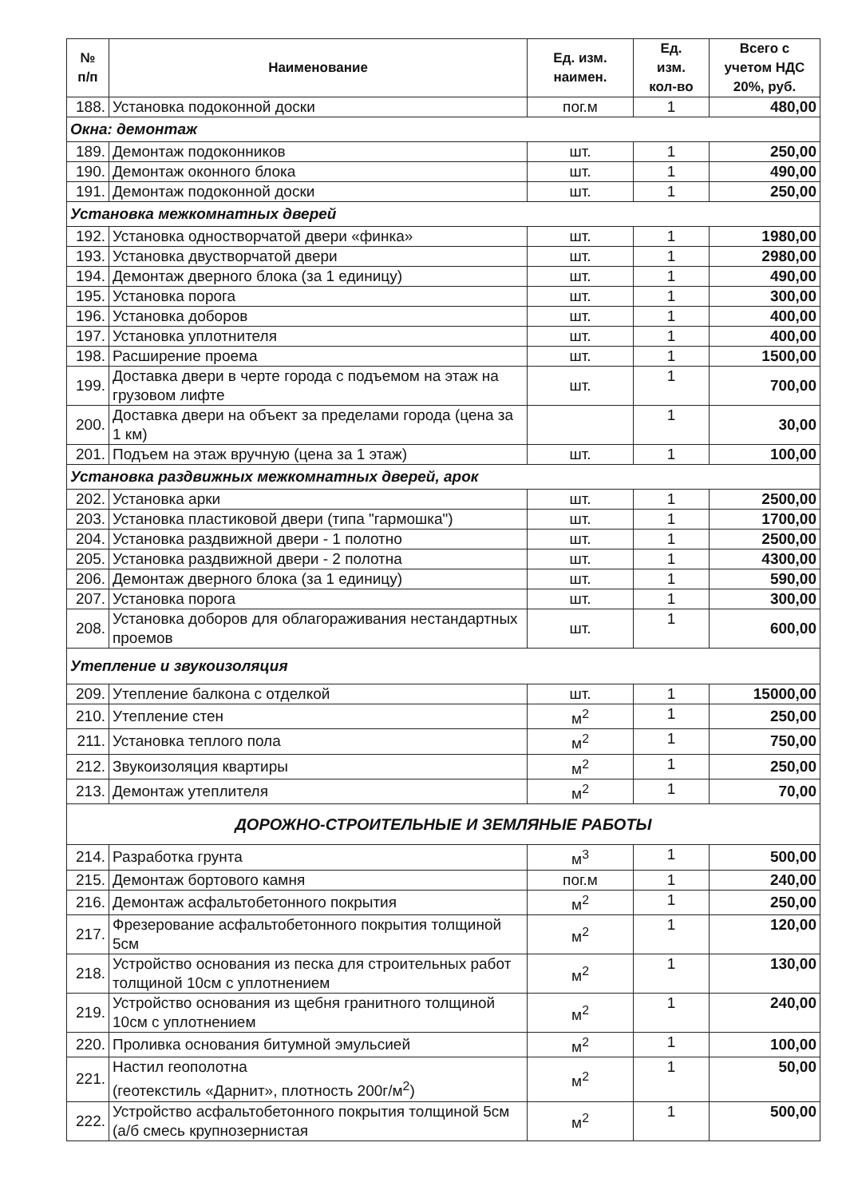| № п/п | Наименование | Ед. изм. наимен. | Ед. изм. кол-во | Всего с учетом НДС 20%, руб. |
| --- | --- | --- | --- | --- |
| 188. | Установка подоконной доски | пог.м | 1 | 480,00 |
| Окна: демонтаж | | | | |
| 189. | Демонтаж подоконников | шт. | 1 | 250,00 |
| 190. | Демонтаж оконного блока | шт. | 1 | 490,00 |
| 191. | Демонтаж подоконной доски | шт. | 1 | 250,00 |
| Установка межкомнатных дверей | | | | |
| 192. | Установка одностворчатой двери «финка» | шт. | 1 | 1980,00 |
| 193. | Установка двустворчатой двери | шт. | 1 | 2980,00 |
| 194. | Демонтаж дверного блока (за 1 единицу) | шт. | 1 | 490,00 |
| 195. | Установка порога | шт. | 1 | 300,00 |
| 196. | Установка доборов | шт. | 1 | 400,00 |
| 197. | Установка уплотнителя | шт. | 1 | 400,00 |
| 198. | Расширение проема | шт. | 1 | 1500,00 |
| 199. | Доставка двери в черте города с подъемом на этаж на грузовом лифте | шт. | 1 | 700,00 |
| 200. | Доставка двери на объект за пределами города (цена за 1 км) | | 1 | 30,00 |
| 201. | Подъем на этаж вручную (цена за 1 этаж) | шт. | 1 | 100,00 |
| Установка раздвижных межкомнатных дверей, арок | | | | |
| 202. | Установка арки | шт. | 1 | 2500,00 |
| 203. | Установка пластиковой двери (типа "гармошка") | шт. | 1 | 1700,00 |
| 204. | Установка раздвижной двери - 1 полотно | шт. | 1 | 2500,00 |
| 205. | Установка раздвижной двери - 2 полотна | шт. | 1 | 4300,00 |
| 206. | Демонтаж дверного блока (за 1 единицу) | шт. | 1 | 590,00 |
| 207. | Установка порога | шт. | 1 | 300,00 |
| 208. | Установка доборов для облагораживания нестандартных проемов | шт. | 1 | 600,00 |
| Утепление и звукоизоляция | | | | |
| 209. | Утепление балкона с отделкой | шт. | 1 | 15000,00 |
| 210. | Утепление стен | м<sup>2</sup> | 1 | 250,00 |
| 211. | Установка теплого пола | м<sup>2</sup> | 1 | 750,00 |
| 212. | Звукоизоляция квартиры | м<sup>2</sup> | 1 | 250,00 |
| 213. | Демонтаж утеплителя | м<sup>2</sup> | 1 | 70,00 |
| ДОРОЖНО-СТРОИТЕЛЬНЫЕ И ЗЕМЛЯНЫЕ РАБОТЫ | | | | |
| 214. | Разработка грунта | м<sup>3</sup> | 1 | 500,00 |
| 215. | Демонтаж бортового камня | пог.м | 1 | 240,00 |
| 216. | Демонтаж асфальтобетонного покрытия | м<sup>2</sup> | 1 | 250,00 |
| 217. | Фрезерование асфальтобетонного покрытия толщиной 5см | м<sup>2</sup> | 1 | 120,00 |
| 218. | Устройство основания из песка для строительных работ толщиной 10см с уплотнением | м<sup>2</sup> | 1 | 130,00 |
| 219. | Устройство основания из щебня гранитного толщиной 10см с уплотнением | м<sup>2</sup> | 1 | 240,00 |
| 220. | Проливка основания битумной эмульсией | м<sup>2</sup> | 1 | 100,00 |
| 221. | Настил геополотна (геотекстиль «Дарнит», плотность 200г/м<sup>2</sup>) | м<sup>2</sup> | 1 | 50,00 |
| 222. | Устройство асфальтобетонного покрытия толщиной 5см (а/б смесь крупнозернистая | м<sup>2</sup> | 1 | 500,00 |